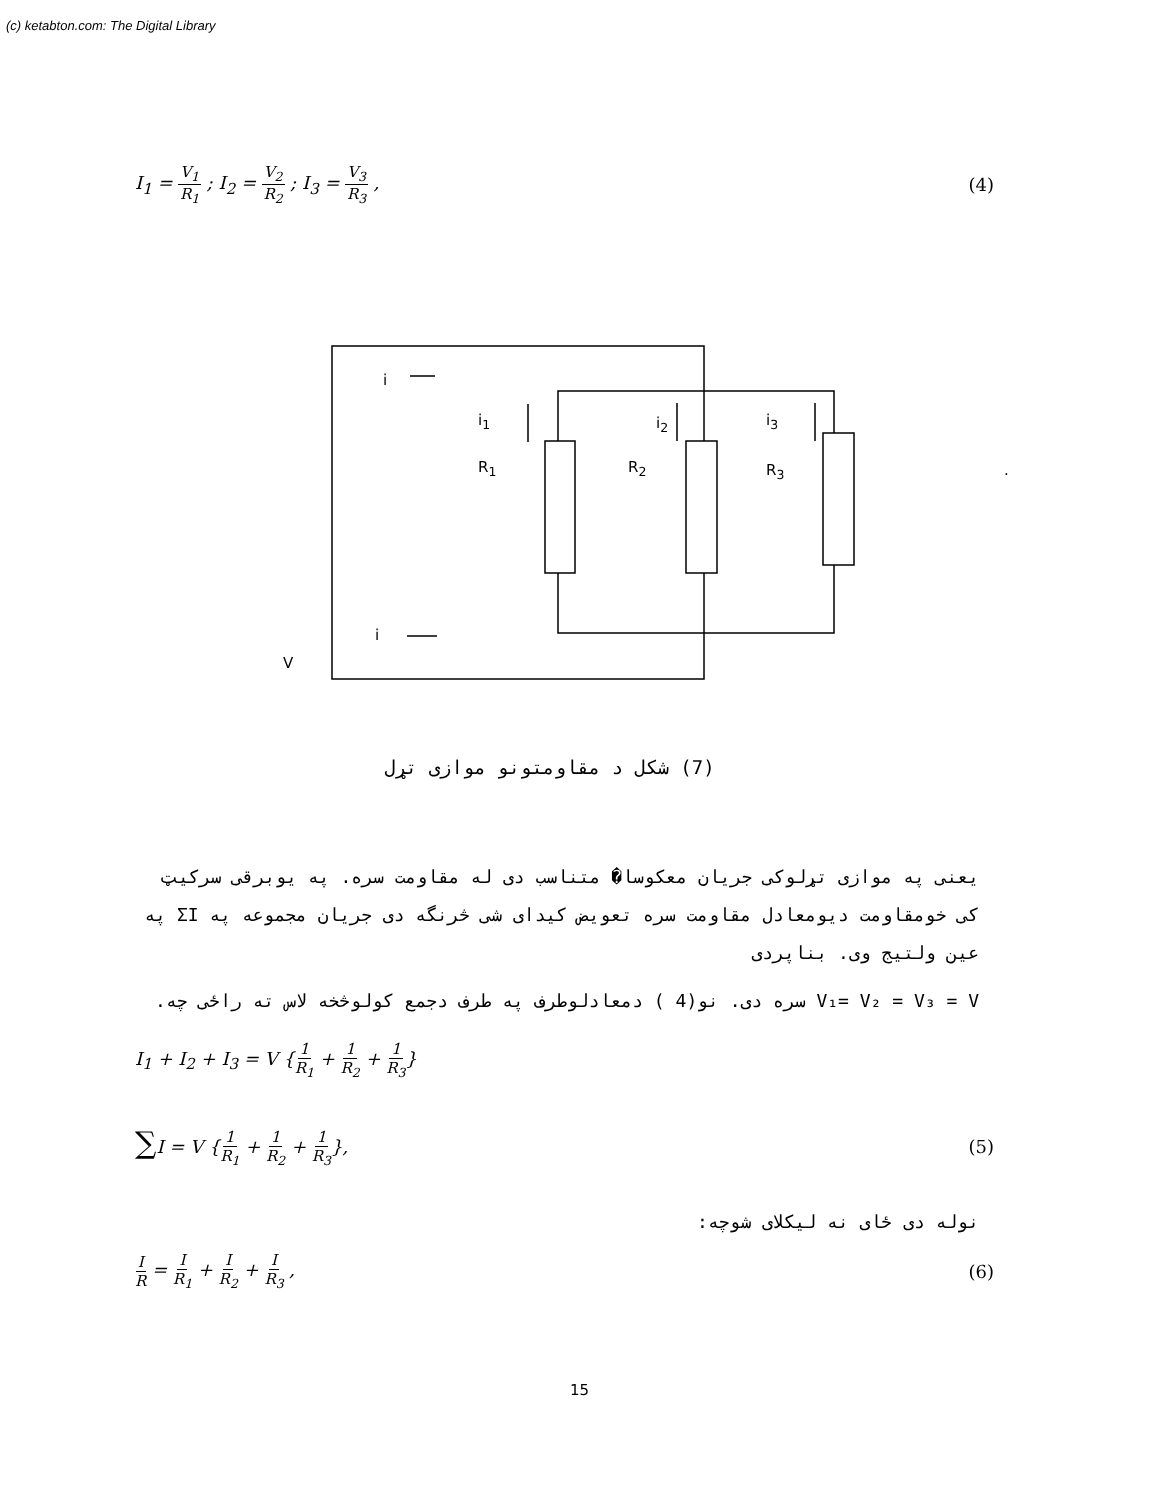(c) ketabton.com: The Digital Library
I<sub>1</sub> = V<sub>1</sub> R<sub>1</sub> ; I<sub>2</sub> = V<sub>2</sub> R<sub>2</sub> ; I<sub>3</sub> = V<sub>3</sub> R<sub>3</sub> ,
(4)
i
i<sub>1</sub> i<sub>2</sub> i<sub>3</sub>
R<sub>1</sub> R<sub>2</sub> R<sub>3</sub> .
i
V
(7) شکل د مقاومتونو موازی تړل
یعنی په موازی تړلوکی جریان معکوسا� متناسب دی له مقاومت سره. په یوبرقی سرکیټ کی خومقاومت دیومعادل مقاومت سره تعویض کیدای شی څرنگه دی جریان مجموعه په ΣI په عین ولتیج وی. بناپردی
V₁= V₂ = V₃ = V سره دی. نو(4 ) دمعادلوطرف په طرف دجمع کولوڅخه لاس ته راځی چه.
I<sub>1</sub> + I<sub>2</sub> + I<sub>3</sub> = V {1 R<sub>1</sub> + 1 R<sub>2</sub> + 1 R<sub>3</sub>}
∑I = V {1 R<sub>1</sub> + 1 R<sub>2</sub> + 1 R<sub>3</sub>}, (5)
نوله دی ځای نه لیکلای شوچه:
I R = I R<sub>1</sub> + I R<sub>2</sub> + I R<sub>3</sub> , (6)
15